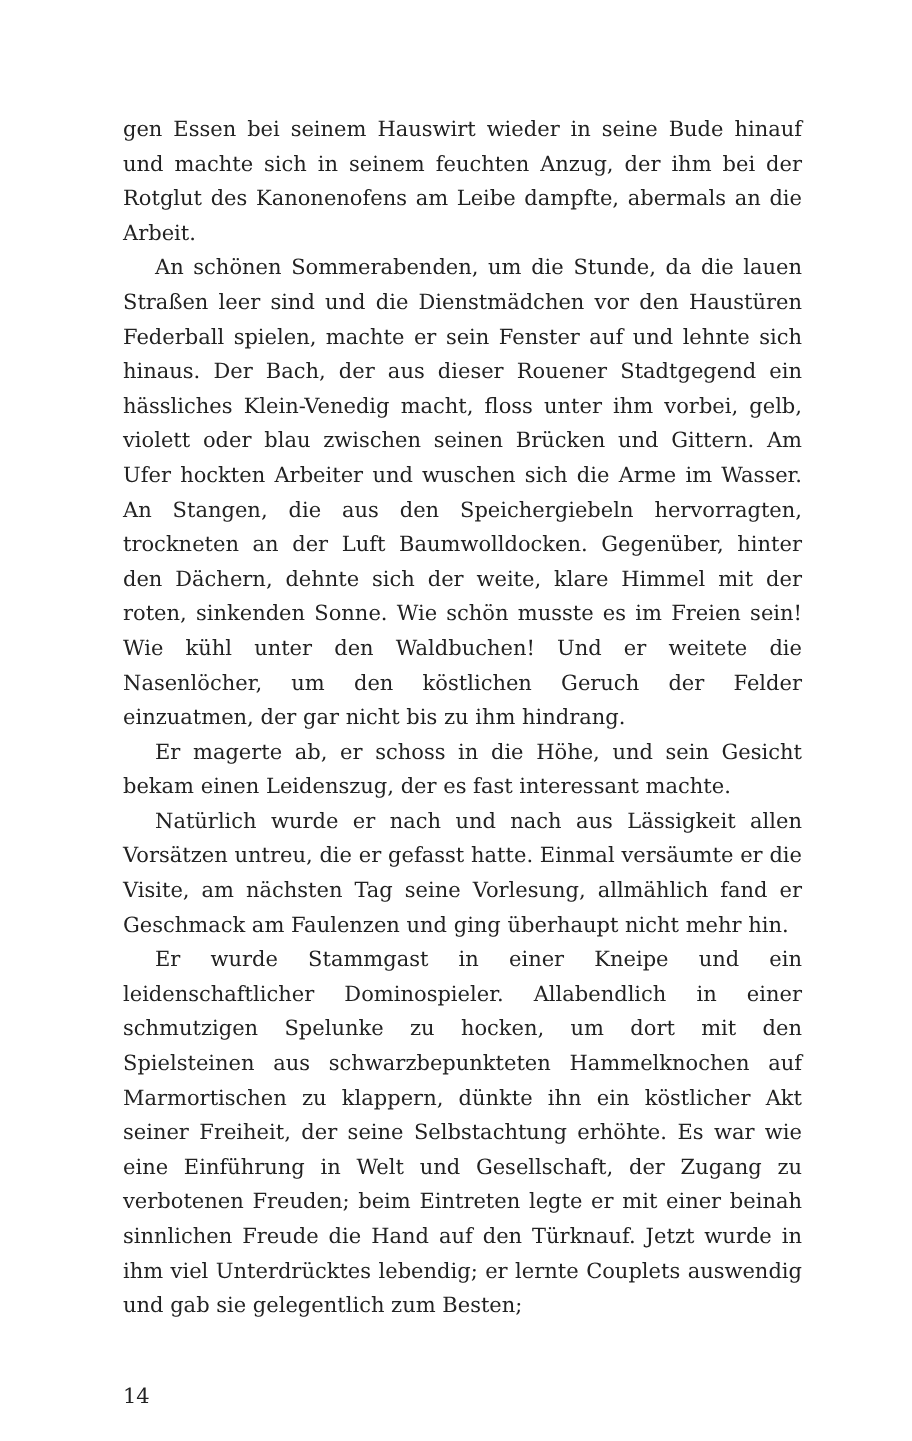gen Essen bei seinem Hauswirt wieder in seine Bude hinauf und machte sich in seinem feuchten Anzug, der ihm bei der Rotglut des Kanonenofens am Leibe dampfte, abermals an die Arbeit.
An schönen Sommerabenden, um die Stunde, da die lauen Straßen leer sind und die Dienstmädchen vor den Haustüren Federball spielen, machte er sein Fenster auf und lehnte sich hinaus. Der Bach, der aus dieser Rouener Stadtgegend ein hässliches Klein-Venedig macht, floss unter ihm vorbei, gelb, violett oder blau zwischen seinen Brücken und Gittern. Am Ufer hockten Arbeiter und wuschen sich die Arme im Wasser. An Stangen, die aus den Speichergiebeln hervorragten, trockneten an der Luft Baumwolldocken. Gegenüber, hinter den Dächern, dehnte sich der weite, klare Himmel mit der roten, sinkenden Sonne. Wie schön musste es im Freien sein! Wie kühl unter den Waldbuchen! Und er weitete die Nasenlöcher, um den köstlichen Geruch der Felder einzuatmen, der gar nicht bis zu ihm hindrang.
Er magerte ab, er schoss in die Höhe, und sein Gesicht bekam einen Leidenszug, der es fast interessant machte.
Natürlich wurde er nach und nach aus Lässigkeit allen Vorsätzen untreu, die er gefasst hatte. Einmal versäumte er die Visite, am nächsten Tag seine Vorlesung, allmählich fand er Geschmack am Faulenzen und ging überhaupt nicht mehr hin.
Er wurde Stammgast in einer Kneipe und ein leidenschaftlicher Dominospieler. Allabendlich in einer schmutzigen Spelunke zu hocken, um dort mit den Spielsteinen aus schwarzbepunkteten Hammelknochen auf Marmortischen zu klappern, dünkte ihn ein köstlicher Akt seiner Freiheit, der seine Selbstachtung erhöhte. Es war wie eine Einführung in Welt und Gesellschaft, der Zugang zu verbotenen Freuden; beim Eintreten legte er mit einer beinah sinnlichen Freude die Hand auf den Türknauf. Jetzt wurde in ihm viel Unterdrücktes lebendig; er lernte Couplets auswendig und gab sie gelegentlich zum Besten;
14